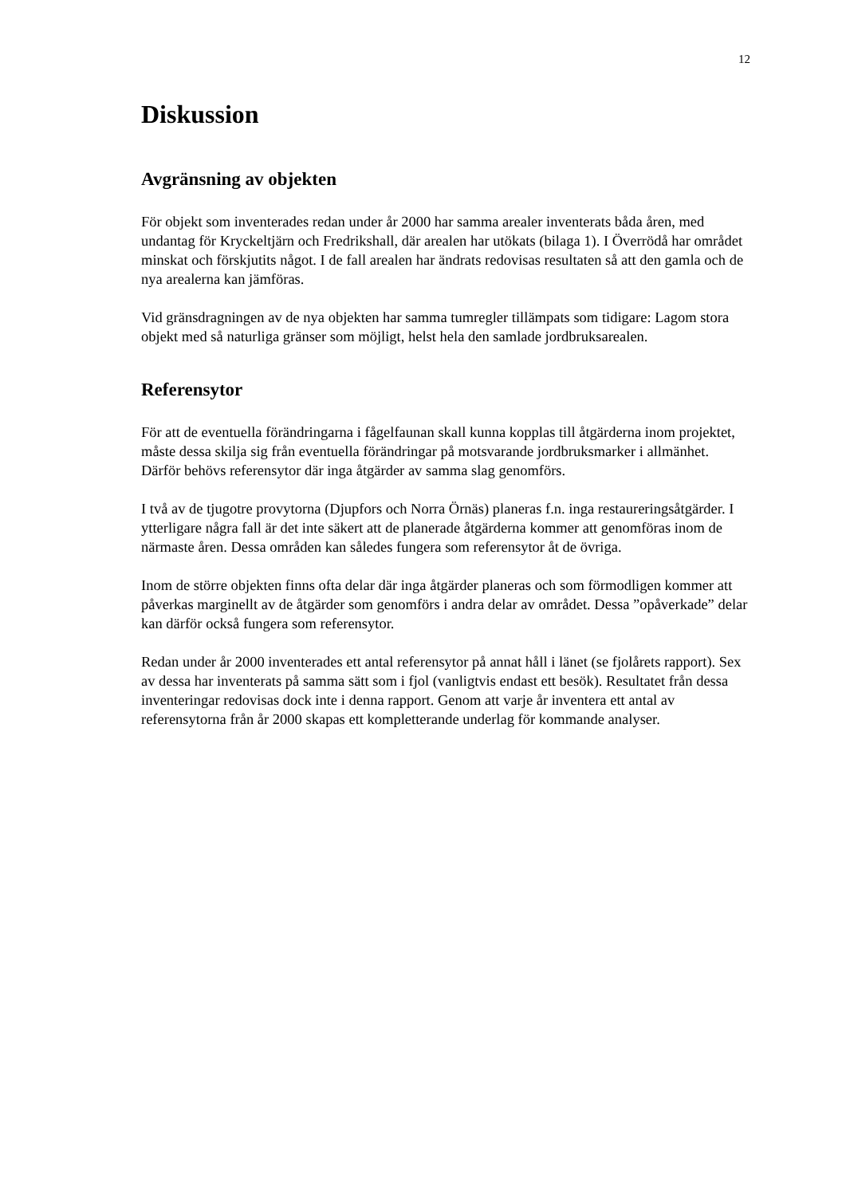12
Diskussion
Avgränsning av objekten
För objekt som inventerades redan under år 2000 har samma arealer inventerats båda åren, med undantag för Kryckeltjärn och Fredrikshall, där arealen har utökats (bilaga 1). I Överrödå har området minskat och förskjutits något. I de fall arealen har ändrats redovisas resultaten så att den gamla och de nya arealerna kan jämföras.
Vid gränsdragningen av de nya objekten har samma tumregler tillämpats som tidigare: Lagom stora objekt med så naturliga gränser som möjligt, helst hela den samlade jordbruksarealen.
Referensytor
För att de eventuella förändringarna i fågelfaunan skall kunna kopplas till åtgärderna inom projektet, måste dessa skilja sig från eventuella förändringar på motsvarande jordbruksmarker i allmänhet. Därför behövs referensytor där inga åtgärder av samma slag genomförs.
I två av de tjugotre provytorna (Djupfors och Norra Örnäs) planeras f.n. inga restaureringsåtgärder. I ytterligare några fall är det inte säkert att de planerade åtgärderna kommer att genomföras inom de närmaste åren. Dessa områden kan således fungera som referensytor åt de övriga.
Inom de större objekten finns ofta delar där inga åtgärder planeras och som förmodligen kommer att påverkas marginellt av de åtgärder som genomförs i andra delar av området. Dessa ”opåverkade” delar kan därför också fungera som referensytor.
Redan under år 2000 inventerades ett antal referensytor på annat håll i länet (se fjolårets rapport). Sex av dessa har inventerats på samma sätt som i fjol (vanligtvis endast ett besök). Resultatet från dessa inventeringar redovisas dock inte i denna rapport. Genom att varje år inventera ett antal av referensytorna från år 2000 skapas ett kompletterande underlag för kommande analyser.